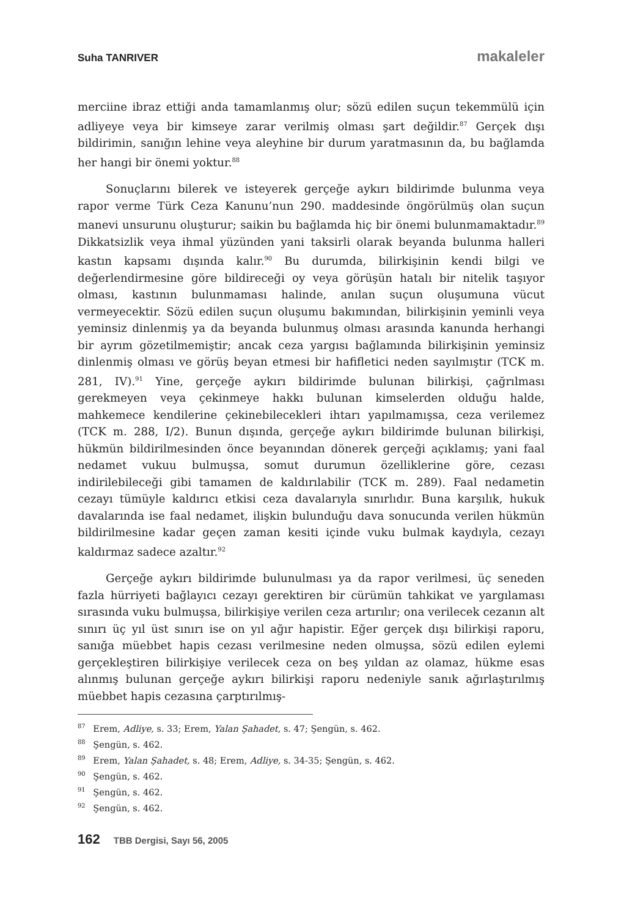Suha TANRIVER makaleler
merciine ibraz ettiği anda tamamlanmış olur; sözü edilen suçun tekemmülü için adliyeye veya bir kimseye zarar verilmiş olması şart değildir.<sup>87</sup> Gerçek dışı bildirimin, sanığın lehine veya aleyhine bir durum yaratmasının da, bu bağlamda her hangi bir önemi yoktur.<sup>88</sup>
Sonuçlarını bilerek ve isteyerek gerçeğe aykırı bildirimde bulunma veya rapor verme Türk Ceza Kanunu’nun 290. maddesinde öngörülmüş olan suçun manevi unsurunu oluşturur; saikin bu bağlamda hiç bir önemi bulunmamaktadır.<sup>89</sup> Dikkatsizlik veya ihmal yüzünden yani taksirli olarak beyanda bulunma halleri kastın kapsamı dışında kalır.<sup>90</sup> Bu durumda, bilirkişinin kendi bilgi ve değerlendirmesine göre bildireceği oy veya görüşün hatalı bir nitelik taşıyor olması, kastının bulunmaması halinde, anılan suçun oluşumuna vücut vermeyecektir. Sözü edilen suçun oluşumu bakımından, bilirkişinin yeminli veya yeminsiz dinlenmiş ya da beyanda bulunmuş olması arasında kanunda herhangi bir ayrım gözetilmemiştir; ancak ceza yargısı bağlamında bilirkişinin yeminsiz dinlenmiş olması ve görüş beyan etmesi bir hafifletici neden sayılmıştır (TCK m. 281, IV).<sup>91</sup> Yine, gerçeğe aykırı bildirimde bulunan bilirkişi, çağrılması gerekmeyen veya çekinmeye hakkı bulunan kimselerden olduğu halde, mahkemece kendilerine çekinebilecekleri ihtarı yapılmamışsa, ceza verilemez (TCK m. 288, I/2). Bunun dışında, gerçeğe aykırı bildirimde bulunan bilirkişi, hükmün bildirilmesinden önce beyanından dönerek gerçeği açıklamış; yani faal nedamet vukuu bulmuşsa, somut durumun özelliklerine göre, cezası indirilebileceği gibi tamamen de kaldırılabilir (TCK m. 289). Faal nedametin cezayı tümüyle kaldırıcı etkisi ceza davalarıyla sınırlıdır. Buna karşılık, hukuk davalarında ise faal nedamet, ilişkin bulunduğu dava sonucunda verilen hükmün bildirilmesine kadar geçen zaman kesiti içinde vuku bulmak kaydıyla, cezayı kaldırmaz sadece azaltır.<sup>92</sup>
Gerçeğe aykırı bildirimde bulunulması ya da rapor verilmesi, üç seneden fazla hürriyeti bağlayıcı cezayı gerektiren bir cürümün tahkikat ve yargılaması sırasında vuku bulmuşsa, bilirkişiye verilen ceza artırılır; ona verilecek cezanın alt sınırı üç yıl üst sınırı ise on yıl ağır hapistir. Eğer gerçek dışı bilirkişi raporu, sanığa müebbet hapis cezası verilmesine neden olmuşsa, sözü edilen eylemi gerçekleştiren bilirkişiye verilecek ceza on beş yıldan az olamaz, hükme esas alınmış bulunan gerçeğe aykırı bilirkişi raporu nedeniyle sanık ağırlaştırılmış müebbet hapis cezasına çarptırılmış-
<sup>87</sup> Erem, Adliye, s. 33; Erem, Yalan Şahadet, s. 47; Şengün, s. 462.
<sup>88</sup> Şengün, s. 462.
<sup>89</sup> Erem, Yalan Şahadet, s. 48; Erem, Adliye, s. 34-35; Şengün, s. 462.
<sup>90</sup> Şengün, s. 462.
<sup>91</sup> Şengün, s. 462.
<sup>92</sup> Şengün, s. 462.
162 TBB Dergisi, Sayı 56, 2005